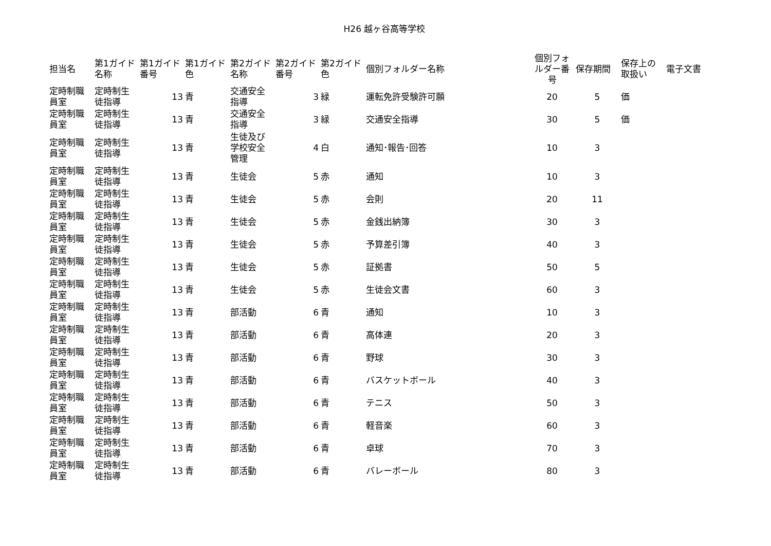H26 越ヶ谷高等学校
| 担当名 | 第1ガイド名称 | 第1ガイド番号 | 第1ガイド色 | 第2ガイド名称 | 第2ガイド番号 | 第2ガイド色 | 個別フォルダー名称 | 個別フォルダー番号 | 保存期間 | 保存上の取扱い | 電子文書 |
| --- | --- | --- | --- | --- | --- | --- | --- | --- | --- | --- | --- |
| 定時制職員室 | 定時制生徒指導 | 13 | 青 | 交通安全指導 | 3 | 緑 | 運転免許受験許可願 | 20 | 5 | 価 | |
| 定時制職員室 | 定時制生徒指導 | 13 | 青 | 交通安全指導 | 3 | 緑 | 交通安全指導 | 30 | 5 | 価 | |
| 定時制職員室 | 定時制生徒指導 | 13 | 青 | 生徒及び学校安全管理 | 4 | 白 | 通知･報告･回答 | 10 | 3 | | |
| 定時制職員室 | 定時制生徒指導 | 13 | 青 | 生徒会 | 5 | 赤 | 通知 | 10 | 3 | | |
| 定時制職員室 | 定時制生徒指導 | 13 | 青 | 生徒会 | 5 | 赤 | 会則 | 20 | 11 | | |
| 定時制職員室 | 定時制生徒指導 | 13 | 青 | 生徒会 | 5 | 赤 | 金銭出納簿 | 30 | 3 | | |
| 定時制職員室 | 定時制生徒指導 | 13 | 青 | 生徒会 | 5 | 赤 | 予算差引簿 | 40 | 3 | | |
| 定時制職員室 | 定時制生徒指導 | 13 | 青 | 生徒会 | 5 | 赤 | 証拠書 | 50 | 5 | | |
| 定時制職員室 | 定時制生徒指導 | 13 | 青 | 生徒会 | 5 | 赤 | 生徒会文書 | 60 | 3 | | |
| 定時制職員室 | 定時制生徒指導 | 13 | 青 | 部活動 | 6 | 青 | 通知 | 10 | 3 | | |
| 定時制職員室 | 定時制生徒指導 | 13 | 青 | 部活動 | 6 | 青 | 高体連 | 20 | 3 | | |
| 定時制職員室 | 定時制生徒指導 | 13 | 青 | 部活動 | 6 | 青 | 野球 | 30 | 3 | | |
| 定時制職員室 | 定時制生徒指導 | 13 | 青 | 部活動 | 6 | 青 | バスケットボール | 40 | 3 | | |
| 定時制職員室 | 定時制生徒指導 | 13 | 青 | 部活動 | 6 | 青 | テニス | 50 | 3 | | |
| 定時制職員室 | 定時制生徒指導 | 13 | 青 | 部活動 | 6 | 青 | 軽音楽 | 60 | 3 | | |
| 定時制職員室 | 定時制生徒指導 | 13 | 青 | 部活動 | 6 | 青 | 卓球 | 70 | 3 | | |
| 定時制職員室 | 定時制生徒指導 | 13 | 青 | 部活動 | 6 | 青 | バレーボール | 80 | 3 | | |